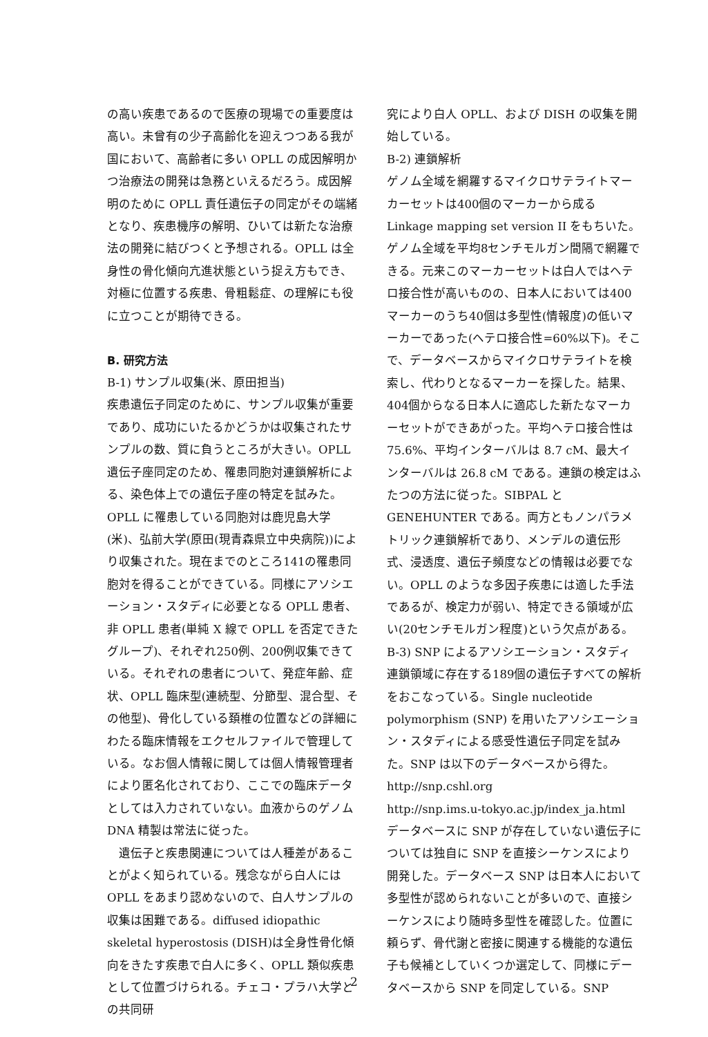の高い疾患であるので医療の現場での重要度は高い。未曾有の少子高齢化を迎えつつある我が国において、高齢者に多い OPLL の成因解明かつ治療法の開発は急務といえるだろう。成因解明のために OPLL 責任遺伝子の同定がその端緒となり、疾患機序の解明、ひいては新たな治療法の開発に結びつくと予想される。OPLL は全身性の骨化傾向亢進状態という捉え方もでき、対極に位置する疾患、骨粗鬆症、の理解にも役に立つことが期待できる。
B. 研究方法
B-1) サンプル収集(米、原田担当)
疾患遺伝子同定のために、サンプル収集が重要であり、成功にいたるかどうかは収集されたサンプルの数、質に負うところが大きい。OPLL 遺伝子座同定のため、罹患同胞対連鎖解析による、染色体上での遺伝子座の特定を試みた。OPLL に罹患している同胞対は鹿児島大学(米)、弘前大学(原田(現青森県立中央病院))により収集された。現在までのところ141の罹患同胞対を得ることができている。同様にアソシエーション・スタディに必要となる OPLL 患者、非 OPLL 患者(単純 X 線で OPLL を否定できたグループ)、それぞれ250例、200例収集できている。それぞれの患者について、発症年齢、症状、OPLL 臨床型(連続型、分節型、混合型、その他型)、骨化している頚椎の位置などの詳細にわたる臨床情報をエクセルファイルで管理している。なお個人情報に関しては個人情報管理者により匿名化されており、ここでの臨床データとしては入力されていない。血液からのゲノム DNA 精製は常法に従った。
　遺伝子と疾患関連については人種差があることがよく知られている。残念ながら白人には OPLL をあまり認めないので、白人サンプルの収集は困難である。diffused idiopathic skeletal hyperostosis (DISH)は全身性骨化傾向をきたす疾患で白人に多く、OPLL 類似疾患として位置づけられる。チェコ・プラハ大学との共同研
究により白人 OPLL、および DISH の収集を開始している。
B-2) 連鎖解析
ゲノム全域を網羅するマイクロサテライトマーカーセットは400個のマーカーから成る Linkage mapping set version II をもちいた。ゲノム全域を平均8センチモルガン間隔で網羅できる。元来このマーカーセットは白人ではヘテロ接合性が高いものの、日本人においては400マーカーのうち40個は多型性(情報度)の低いマーカーであった(ヘテロ接合性=60%以下)。そこで、データベースからマイクロサテライトを検索し、代わりとなるマーカーを探した。結果、404個からなる日本人に適応した新たなマーカーセットができあがった。平均ヘテロ接合性は 75.6%、平均インターバルは 8.7 cM、最大インターバルは 26.8 cM である。連鎖の検定はふたつの方法に従った。SIBPAL と GENEHUNTER である。両方ともノンパラメトリック連鎖解析であり、メンデルの遺伝形式、浸透度、遺伝子頻度などの情報は必要でない。OPLL のような多因子疾患には適した手法であるが、検定力が弱い、特定できる領域が広い(20センチモルガン程度)という欠点がある。
B-3) SNP によるアソシエーション・スタディ
連鎖領域に存在する189個の遺伝子すべての解析をおこなっている。Single nucleotide polymorphism (SNP) を用いたアソシエーション・スタディによる感受性遺伝子同定を試みた。SNP は以下のデータベースから得た。
http://snp.cshl.org
http://snp.ims.u-tokyo.ac.jp/index_ja.html
データベースに SNP が存在していない遺伝子については独自に SNP を直接シーケンスにより開発した。データベース SNP は日本人において多型性が認められないことが多いので、直接シーケンスにより随時多型性を確認した。位置に頼らず、骨代謝と密接に関連する機能的な遺伝子も候補としていくつか選定して、同様にデータベースから SNP を同定している。SNP
2